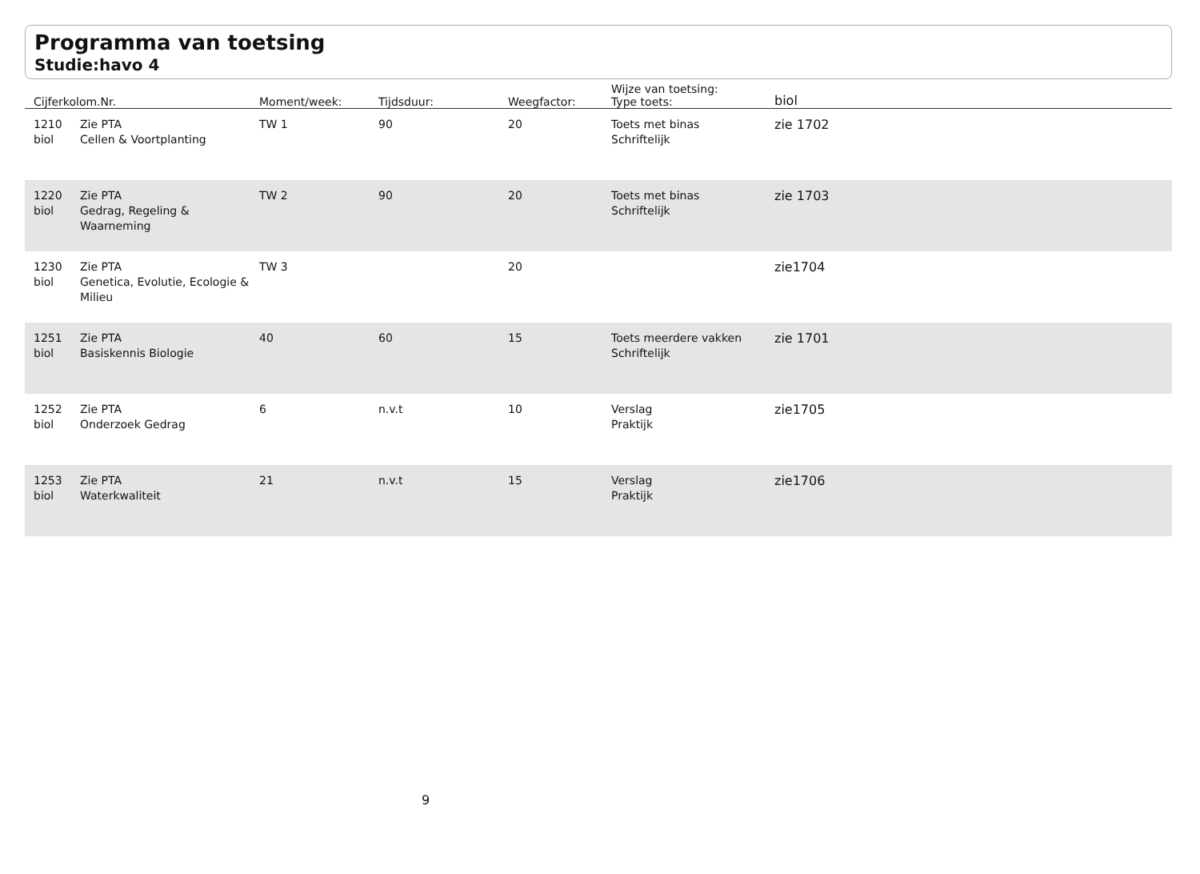Programma van toetsing
Studie:havo 4
| Cijferkolom.Nr. | | Moment/week: | Tijdsduur: | Weegfactor: | Wijze van toetsing: Type toets: | biol |
| --- | --- | --- | --- | --- | --- | --- |
| 1210 biol | Zie PTA Cellen & Voortplanting | TW 1 | 90 | 20 | Toets met binas Schriftelijk | zie 1702 |
| 1220 biol | Zie PTA Gedrag, Regeling & Waarneming | TW 2 | 90 | 20 | Toets met binas Schriftelijk | zie 1703 |
| 1230 biol | Zie PTA Genetica, Evolutie, Ecologie & Milieu | TW 3 | | 20 | | zie1704 |
| 1251 biol | Zie PTA Basiskennis Biologie | 40 | 60 | 15 | Toets meerdere vakken Schriftelijk | zie 1701 |
| 1252 biol | Zie PTA Onderzoek Gedrag | 6 | n.v.t | 10 | Verslag Praktijk | zie1705 |
| 1253 biol | Zie PTA Waterkwaliteit | 21 | n.v.t | 15 | Verslag Praktijk | zie1706 |
9